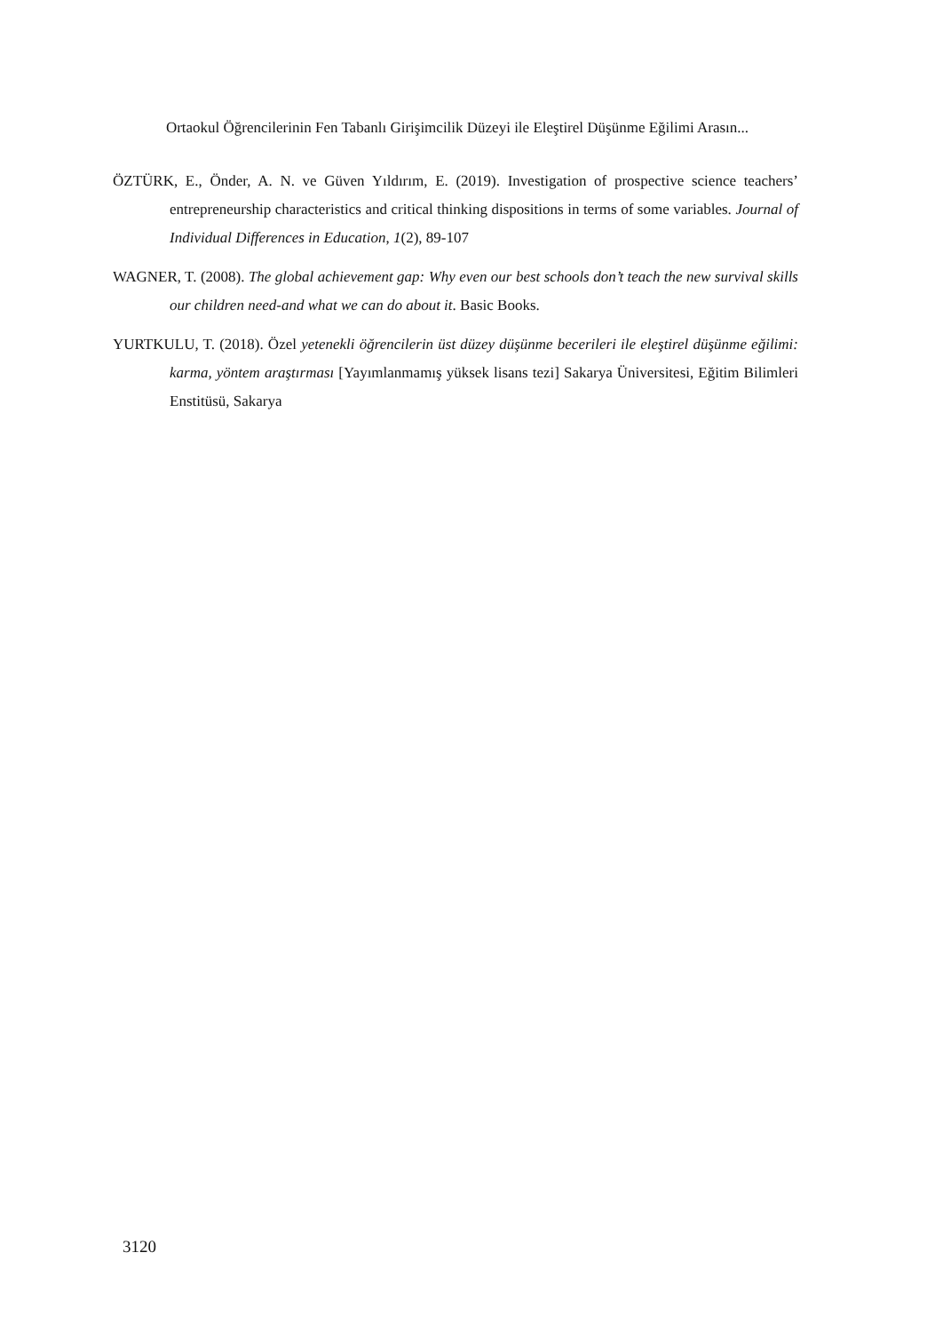Ortaokul Öğrencilerinin Fen Tabanlı Girişimcilik Düzeyi ile Eleştirel Düşünme Eğilimi Arasın...
ÖZTÜRK, E., Önder, A. N. ve Güven Yıldırım, E. (2019). Investigation of prospective science teachers’ entrepreneurship characteristics and critical thinking dispositions in terms of some variables. Journal of Individual Differences in Education, 1(2), 89-107
WAGNER, T. (2008). The global achievement gap: Why even our best schools don’t teach the new survival skills our children need-and what we can do about it. Basic Books.
YURTKULU, T. (2018). Özel yetenekli öğrencilerin üst düzey düşünme becerileri ile eleştirel düşünme eğilimi: karma, yöntem araştırması [Yayımlanmamış yüksek lisans tezi] Sakarya Üniversitesi, Eğitim Bilimleri Enstitüsü, Sakarya
3120